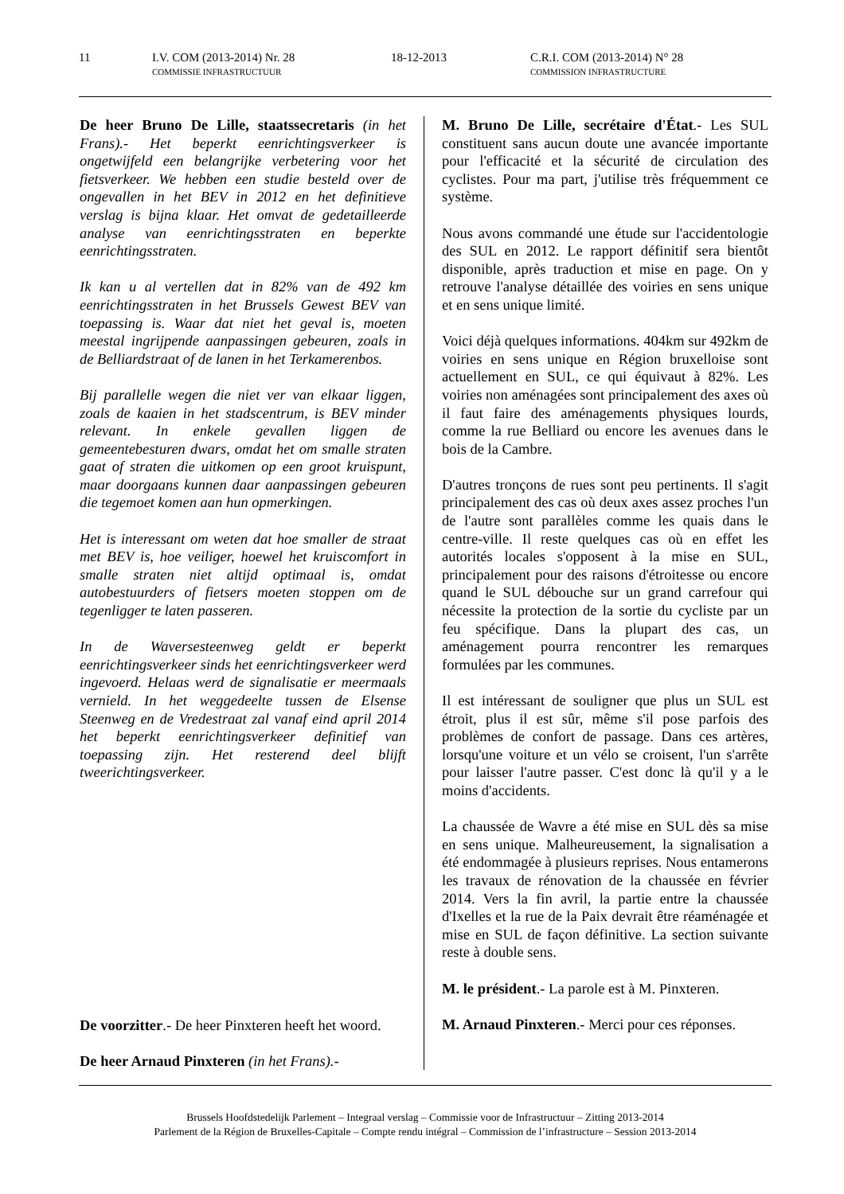11 I.V. COM (2013-2014) Nr. 28
COMMISSIE INFRASTRUCTUUR 18-12-2013 C.R.I. COM (2013-2014) N° 28
COMMISSION INFRASTRUCTURE
De heer Bruno De Lille, staatssecretaris (in het Frans).- Het beperkt eenrichtingsverkeer is ongetwijfeld een belangrijke verbetering voor het fietsverkeer. We hebben een studie besteld over de ongevallen in het BEV in 2012 en het definitieve verslag is bijna klaar. Het omvat de gedetailleerde analyse van eenrichtingsstraten en beperkte eenrichtingsstraten.
Ik kan u al vertellen dat in 82% van de 492 km eenrichtingsstraten in het Brussels Gewest BEV van toepassing is. Waar dat niet het geval is, moeten meestal ingrijpende aanpassingen gebeuren, zoals in de Belliardstraat of de lanen in het Terkamerenbos.
Bij parallelle wegen die niet ver van elkaar liggen, zoals de kaaien in het stadscentrum, is BEV minder relevant. In enkele gevallen liggen de gemeentebesturen dwars, omdat het om smalle straten gaat of straten die uitkomen op een groot kruispunt, maar doorgaans kunnen daar aanpassingen gebeuren die tegemoet komen aan hun opmerkingen.
Het is interessant om weten dat hoe smaller de straat met BEV is, hoe veiliger, hoewel het kruiscomfort in smalle straten niet altijd optimaal is, omdat autobestuurders of fietsers moeten stoppen om de tegenligger te laten passeren.
In de Waversesteenweg geldt er beperkt eenrichtingsverkeer sinds het eenrichtingsverkeer werd ingevoerd. Helaas werd de signalisatie er meermaals vernield. In het weggedeelte tussen de Elsense Steenweg en de Vredestraat zal vanaf eind april 2014 het beperkt eenrichtingsverkeer definitief van toepassing zijn. Het resterend deel blijft tweerichtingsverkeer.
De voorzitter.- De heer Pinxteren heeft het woord.
De heer Arnaud Pinxteren (in het Frans).-
M. Bruno De Lille, secrétaire d'État.- Les SUL constituent sans aucun doute une avancée importante pour l'efficacité et la sécurité de circulation des cyclistes. Pour ma part, j'utilise très fréquemment ce système.
Nous avons commandé une étude sur l'accidentologie des SUL en 2012. Le rapport définitif sera bientôt disponible, après traduction et mise en page. On y retrouve l'analyse détaillée des voiries en sens unique et en sens unique limité.
Voici déjà quelques informations. 404km sur 492km de voiries en sens unique en Région bruxelloise sont actuellement en SUL, ce qui équivaut à 82%. Les voiries non aménagées sont principalement des axes où il faut faire des aménagements physiques lourds, comme la rue Belliard ou encore les avenues dans le bois de la Cambre.
D'autres tronçons de rues sont peu pertinents. Il s'agit principalement des cas où deux axes assez proches l'un de l'autre sont parallèles comme les quais dans le centre-ville. Il reste quelques cas où en effet les autorités locales s'opposent à la mise en SUL, principalement pour des raisons d'étroitesse ou encore quand le SUL débouche sur un grand carrefour qui nécessite la protection de la sortie du cycliste par un feu spécifique. Dans la plupart des cas, un aménagement pourra rencontrer les remarques formulées par les communes.
Il est intéressant de souligner que plus un SUL est étroit, plus il est sûr, même s'il pose parfois des problèmes de confort de passage. Dans ces artères, lorsqu'une voiture et un vélo se croisent, l'un s'arrête pour laisser l'autre passer. C'est donc là qu'il y a le moins d'accidents.
La chaussée de Wavre a été mise en SUL dès sa mise en sens unique. Malheureusement, la signalisation a été endommagée à plusieurs reprises. Nous entamerons les travaux de rénovation de la chaussée en février 2014. Vers la fin avril, la partie entre la chaussée d'Ixelles et la rue de la Paix devrait être réaménagée et mise en SUL de façon définitive. La section suivante reste à double sens.
M. le président.- La parole est à M. Pinxteren.
M. Arnaud Pinxteren.- Merci pour ces réponses.
Brussels Hoofdstedelijk Parlement – Integraal verslag – Commissie voor de Infrastructuur – Zitting 2013-2014
Parlement de la Région de Bruxelles-Capitale – Compte rendu intégral – Commission de l’infrastructure – Session 2013-2014